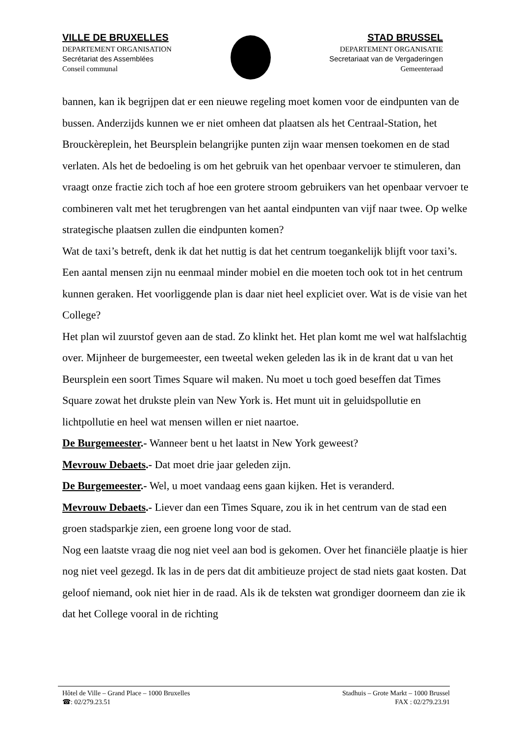VILLE DE BRUXELLES
DEPARTEMENT ORGANISATION
Secrétariat des Assemblées
Conseil communal
STAD BRUSSEL
DEPARTEMENT ORGANISATIE
Secretariaat van de Vergaderingen
Gemeenteraad
bannen, kan ik begrijpen dat er een nieuwe regeling moet komen voor de eindpunten van de bussen. Anderzijds kunnen we er niet omheen dat plaatsen als het Centraal-Station, het Brouckèreplein, het Beursplein belangrijke punten zijn waar mensen toekomen en de stad verlaten. Als het de bedoeling is om het gebruik van het openbaar vervoer te stimuleren, dan vraagt onze fractie zich toch af hoe een grotere stroom gebruikers van het openbaar vervoer te combineren valt met het terugbrengen van het aantal eindpunten van vijf naar twee. Op welke strategische plaatsen zullen die eindpunten komen?
Wat de taxi’s betreft, denk ik dat het nuttig is dat het centrum toegankelijk blijft voor taxi’s. Een aantal mensen zijn nu eenmaal minder mobiel en die moeten toch ook tot in het centrum kunnen geraken. Het voorliggende plan is daar niet heel expliciet over. Wat is de visie van het College?
Het plan wil zuurstof geven aan de stad. Zo klinkt het. Het plan komt me wel wat halfslachtig over. Mijnheer de burgemeester, een tweetal weken geleden las ik in de krant dat u van het Beursplein een soort Times Square wil maken. Nu moet u toch goed beseffen dat Times Square zowat het drukste plein van New York is. Het munt uit in geluidspollutie en lichtpollutie en heel wat mensen willen er niet naartoe.
De Burgemeester.- Wanneer bent u het laatst in New York geweest?
Mevrouw Debaets.- Dat moet drie jaar geleden zijn.
De Burgemeester.- Wel, u moet vandaag eens gaan kijken. Het is veranderd.
Mevrouw Debaets.- Liever dan een Times Square, zou ik in het centrum van de stad een groen stadsparkje zien, een groene long voor de stad.
Nog een laatste vraag die nog niet veel aan bod is gekomen. Over het financiële plaatje is hier nog niet veel gezegd. Ik las in de pers dat dit ambitieuze project de stad niets gaat kosten. Dat geloof niemand, ook niet hier in de raad. Als ik de teksten wat grondiger doorneem dan zie ik dat het College vooral in de richting
Hôtel de Ville – Grand Place – 1000 Bruxelles
☎: 02/279.23.51
Stadhuis – Grote Markt – 1000 Brussel
FAX : 02/279.23.91